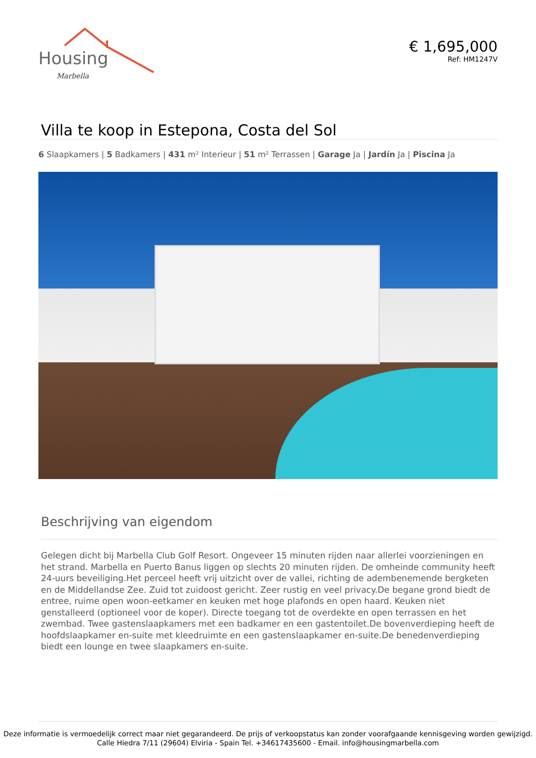Housing
Marbella
€ 1,695,000
Ref: HM1247V
Villa te koop in Estepona, Costa del Sol
6 Slaapkamers | 5 Badkamers | 431 m² Interieur | 51 m² Terrassen | Garage Ja | Jardín Ja | Piscina Ja
Beschrijving van eigendom
Gelegen dicht bij Marbella Club Golf Resort. Ongeveer 15 minuten rijden naar allerlei voorzieningen en het strand. Marbella en Puerto Banus liggen op slechts 20 minuten rijden. De omheinde community heeft 24-uurs beveiliging.Het perceel heeft vrij uitzicht over de vallei, richting de adembenemende bergketen en de Middellandse Zee. Zuid tot zuidoost gericht. Zeer rustig en veel privacy.De begane grond biedt de entree, ruime open woon-eetkamer en keuken met hoge plafonds en open haard. Keuken niet genstalleerd (optioneel voor de koper). Directe toegang tot de overdekte en open terrassen en het zwembad. Twee gastenslaapkamers met een badkamer en een gastentoilet.De bovenverdieping heeft de hoofdslaapkamer en-suite met kleedruimte en een gastenslaapkamer en-suite.De benedenverdieping biedt een lounge en twee slaapkamers en-suite.
Deze informatie is vermoedelijk correct maar niet gegarandeerd. De prijs of verkoopstatus kan zonder voorafgaande kennisgeving worden gewijzigd.
Calle Hiedra 7/11 (29604) Elviria - Spain Tel. +34617435600 - Email. info@housingmarbella.com